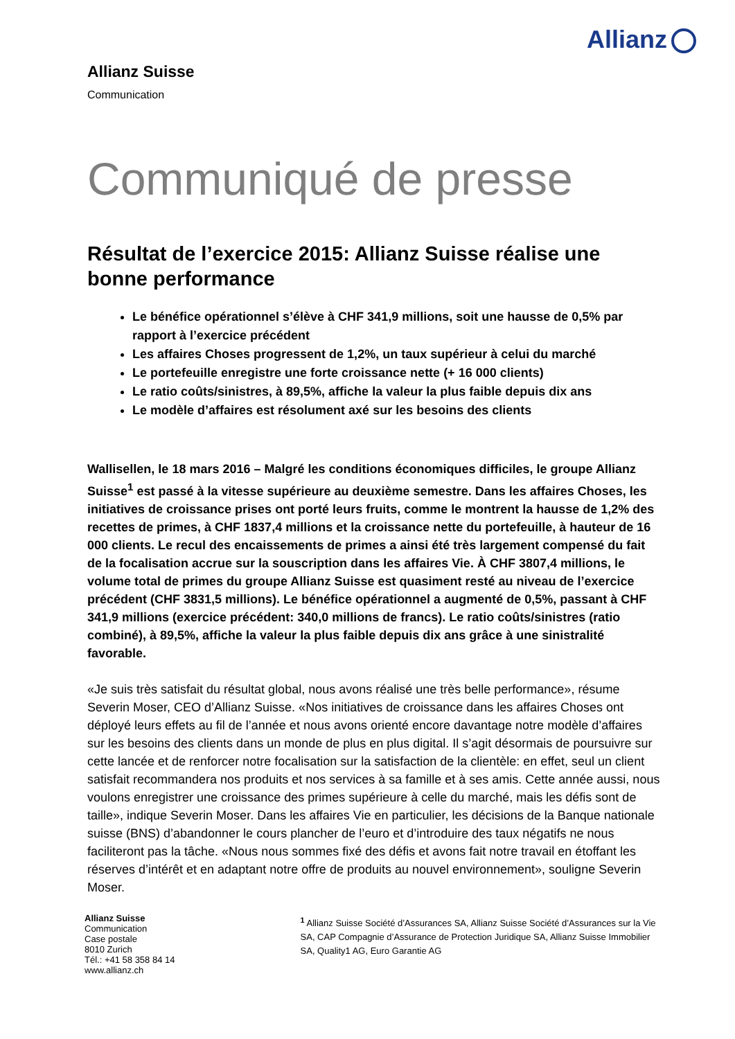Allianz
Allianz Suisse
Communication
Communiqué de presse
Résultat de l’exercice 2015: Allianz Suisse réalise une bonne performance
Le bénéfice opérationnel s’élève à CHF 341,9 millions, soit une hausse de 0,5% par rapport à l’exercice précédent
Les affaires Choses progressent de 1,2%, un taux supérieur à celui du marché
Le portefeuille enregistre une forte croissance nette (+ 16 000 clients)
Le ratio coûts/sinistres, à 89,5%, affiche la valeur la plus faible depuis dix ans
Le modèle d’affaires est résolument axé sur les besoins des clients
Wallisellen, le 18 mars 2016 – Malgré les conditions économiques difficiles, le groupe Allianz Suisse<sup>1</sup> est passé à la vitesse supérieure au deuxième semestre. Dans les affaires Choses, les initiatives de croissance prises ont porté leurs fruits, comme le montrent la hausse de 1,2% des recettes de primes, à CHF 1837,4 millions et la croissance nette du portefeuille, à hauteur de 16 000 clients. Le recul des encaissements de primes a ainsi été très largement compensé du fait de la focalisation accrue sur la souscription dans les affaires Vie. À CHF 3807,4 millions, le volume total de primes du groupe Allianz Suisse est quasiment resté au niveau de l’exercice précédent (CHF 3831,5 millions). Le bénéfice opérationnel a augmenté de 0,5%, passant à CHF 341,9 millions (exercice précédent: 340,0 millions de francs). Le ratio coûts/sinistres (ratio combiné), à 89,5%, affiche la valeur la plus faible depuis dix ans grâce à une sinistralité favorable.
«Je suis très satisfait du résultat global, nous avons réalisé une très belle performance», résume Severin Moser, CEO d’Allianz Suisse. «Nos initiatives de croissance dans les affaires Choses ont déployé leurs effets au fil de l’année et nous avons orienté encore davantage notre modèle d’affaires sur les besoins des clients dans un monde de plus en plus digital. Il s’agit désormais de poursuivre sur cette lancée et de renforcer notre focalisation sur la satisfaction de la clientèle: en effet, seul un client satisfait recommandera nos produits et nos services à sa famille et à ses amis. Cette année aussi, nous voulons enregistrer une croissance des primes supérieure à celle du marché, mais les défis sont de taille», indique Severin Moser. Dans les affaires Vie en particulier, les décisions de la Banque nationale suisse (BNS) d’abandonner le cours plancher de l’euro et d’introduire des taux négatifs ne nous faciliteront pas la tâche. «Nous nous sommes fixé des défis et avons fait notre travail en étoffant les réserves d’intérêt et en adaptant notre offre de produits au nouvel environnement», souligne Severin Moser.
Allianz Suisse
Communication
Case postale
8010 Zurich
Tél.: +41 58 358 84 14
www.allianz.ch
<sup>1</sup> Allianz Suisse Société d’Assurances SA, Allianz Suisse Société d’Assurances sur la Vie SA, CAP Compagnie d’Assurance de Protection Juridique SA, Allianz Suisse Immobilier SA, Quality1 AG, Euro Garantie AG